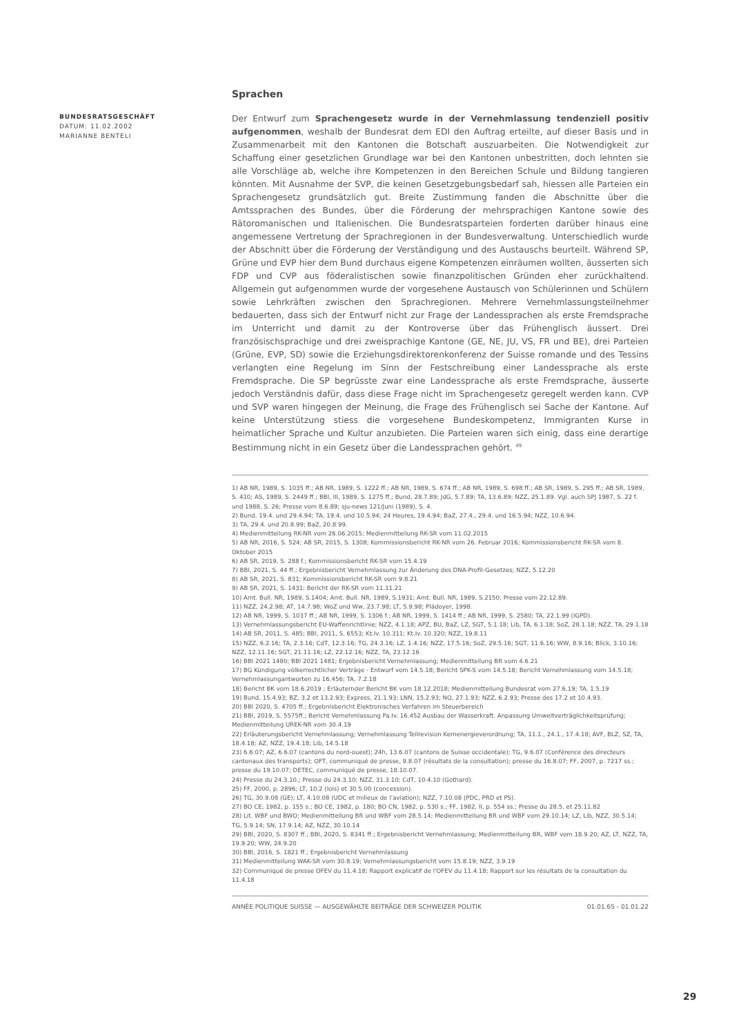BUNDESRATSGESCHÄFT
DATUM: 11.02.2002
MARIANNE BENTELI
Sprachen
Der Entwurf zum Sprachengesetz wurde in der Vernehmlassung tendenziell positiv aufgenommen, weshalb der Bundesrat dem EDI den Auftrag erteilte, auf dieser Basis und in Zusammenarbeit mit den Kantonen die Botschaft auszuarbeiten. Die Notwendigkeit zur Schaffung einer gesetzlichen Grundlage war bei den Kantonen unbestritten, doch lehnten sie alle Vorschläge ab, welche ihre Kompetenzen in den Bereichen Schule und Bildung tangieren könnten. Mit Ausnahme der SVP, die keinen Gesetzgebungsbedarf sah, hiessen alle Parteien ein Sprachengesetz grundsätzlich gut. Breite Zustimmung fanden die Abschnitte über die Amtssprachen des Bundes, über die Förderung der mehrsprachigen Kantone sowie des Rätoromanischen und Italienischen. Die Bundesratsparteien forderten darüber hinaus eine angemessene Vertretung der Sprachregionen in der Bundesverwaltung. Unterschiedlich wurde der Abschnitt über die Förderung der Verständigung und des Austauschs beurteilt. Während SP, Grüne und EVP hier dem Bund durchaus eigene Kompetenzen einräumen wollten, äusserten sich FDP und CVP aus föderalistischen sowie finanzpolitischen Gründen eher zurückhaltend. Allgemein gut aufgenommen wurde der vorgesehene Austausch von Schülerinnen und Schülern sowie Lehrkräften zwischen den Sprachregionen. Mehrere Vernehmlassungsteilnehmer bedauerten, dass sich der Entwurf nicht zur Frage der Landessprachen als erste Fremdsprache im Unterricht und damit zu der Kontroverse über das Frühenglisch äussert. Drei französischsprachige und drei zweisprachige Kantone (GE, NE, JU, VS, FR und BE), drei Parteien (Grüne, EVP, SD) sowie die Erziehungsdirektorenkonferenz der Suisse romande und des Tessins verlangten eine Regelung im Sinn der Festschreibung einer Landessprache als erste Fremdsprache. Die SP begrüsste zwar eine Landessprache als erste Fremdsprache, äusserte jedoch Verständnis dafür, dass diese Frage nicht im Sprachengesetz geregelt werden kann. CVP und SVP waren hingegen der Meinung, die Frage des Frühenglisch sei Sache der Kantone. Auf keine Unterstützung stiess die vorgesehene Bundeskompetenz, Immigranten Kurse in heimatlicher Sprache und Kultur anzubieten. Die Parteien waren sich einig, dass eine derartige Bestimmung nicht in ein Gesetz über die Landessprachen gehört. <sup>49</sup>
1) AB NR, 1989, S. 1035 ff.; AB NR, 1989, S. 1222 ff.; AB NR, 1989, S. 674 ff.; AB NR, 1989, S. 698 ff.; AB SR, 1989, S. 295 ff.; AB SR, 1989, S. 410; AS, 1989, S. 2449 ff.; BBl, III, 1989, S. 1275 ff.; Bund, 28.7.89; JdG, 5.7.89; TA, 13.6.89; NZZ, 25.1.89. Vgl. auch SPJ 1987, S. 22 f. und 1988, S. 26; Presse vom 8.6.89; sju-news 121/Juni (1989), S. 4.
2) Bund, 19.4. und 29.4.94; TA, 19.4. und 10.5.94; 24 Heures, 19.4.94; BaZ, 27.4., 29.4. und 16.5.94; NZZ, 10.6.94.
3) TA, 29.4. und 20.8.99; BaZ, 20.8.99.
4) Medienmitteilung RK-NR vom 26.06.2015; Medienmitteilung RK-SR vom 11.02.2015
5) AB NR, 2016, S. 524; AB SR, 2015, S. 1308; Kommissionsbericht RK-NR vom 26. Februar 2016; Kommissionsbericht RK-SR vom 8. Oktober 2015
6) AB SR, 2019, S. 288 f.; Kommissionsbericht RK-SR vom 15.4.19
7) BBl, 2021, S. 44 ff.; Ergebnisbericht Vernehmlassung zur Änderung des DNA-Profil-Gesetzes; NZZ, 5.12.20
8) AB SR, 2021, S. 831; Kommissionsbericht RK-SR vom 9.8.21
9) AB SR, 2021, S. 1431; Bericht der RK-SR vom 11.11.21
10) Amt. Bull. NR, 1989, S.1404; Amt. Bull. NR, 1989, S.1931; Amt. Bull. NR, 1989, S.2150; Presse vom 22.12.89.
11) NZZ, 24.2.98; AT, 14.7.98; WoZ und Ww, 23.7.98; LT, 5.9.98; Plädoyer, 1998.
12) AB NR, 1999, S. 1037 ff.; AB NR, 1999, S. 1306 f.; AB NR, 1999, S. 1414 ff.; AB NR, 1999, S. 2580; TA, 22.1.99 (IGPD).
13) Vernehmlassungsbericht EU-Waffenrichtlinie; NZZ, 4.1.18; APZ, BU, BaZ, LZ, SGT, 5.1.18; Lib, TA, 6.1.18; SoZ, 28.1.18; NZZ, TA, 29.1.18
14) AB SR, 2011, S. 485; BBl, 2011, S. 6553; Kt.Iv. 10.311; Kt.Iv. 10.320; NZZ, 19.8.11
15) NZZ, 6.2.16; TA, 2.3.16; CdT, 12.3.16; TG, 24.3.16; LZ, 1.4.16; NZZ, 17.5.16; SoZ, 29.5.16; SGT, 11.6.16; WW, 8.9.16; Blick, 3.10.16; NZZ, 12.11.16; SGT, 21.11.16; LZ, 22.12.16; NZZ, TA, 23.12.16
16) BBl 2021 1480; BBl 2021 1481; Ergebnisbericht Vernehmlassung; Medienmitteilung BR vom 4.6.21
17) BG Kündigung völkerrechtlicher Verträge - Entwurf vom 14.5.18; Bericht SPK-S vom 14.5.18; Bericht Vernehmlassung vom 14.5.18; Vernehmlassungantworten zu 16.456; TA, 7.2.18
18) Bericht BK vom 18.6.2019 ; Erläuternder Bericht BK vom 18.12.2018; Medienmitteilung Bundesrat vom 27.6.19; TA, 1.5.19
19) Bund, 15.4.93; BZ, 3.2 et 13.2.93; Express, 21.1.93; LNN, 15.2.93; NQ, 27.1.93; NZZ, 6.2.93; Presse des 17.2 et 10.4.93.
20) BBl 2020, S. 4705 ff.; Ergebnisbericht Elektronisches Verfahren im Steuerbereich
21) BBl, 2019, S. 5575ff.; Bericht Vernehmlassung Pa.Iv. 16.452 Ausbau der Wasserkraft. Anpassung Umweltverträglichkeitsprüfung; Medienmitteilung UREK-NR vom 30.4.19
22) Erläuterungsbericht Vernehmlassung; Vernehmlassung Teilrevision Kernenergieverordnung; TA, 11.1., 24.1., 17.4.18; AVF, BLZ, SZ, TA, 18.4.18; AZ, NZZ, 19.4.18; Lib, 14.5.18
23) 6.6.07; AZ, 6.6.07 (cantons du nord-ouest); 24h, 13.6.07 (cantons de Suisse occidentale); TG, 9.6.07 (Conférence des directeurs cantonaux des transports); OFT, communiqué de presse, 9.8.07 (résultats de la consultation); presse du 16.8.07; FF, 2007, p. 7217 ss.; presse du 19.10.07; DETEC, communiqué de presse, 18.10.07.
24) Presse du 24.3.10.; Presse du 24.3.10; NZZ, 31.3.10; CdT, 10.4.10 (Gothard).
25) FF, 2000, p. 2896; LT, 10.2 (lois) et 30.5.00 (concession).
26) TG, 30.9.08 (GE); LT, 4.10.08 (UDC et milieux de l’aviation); NZZ, 7.10.08 (PDC, PRD et PS).
27) BO CE, 1982, p. 155 s.; BO CE, 1982, p. 180; BO CN, 1982, p. 530 s.; FF, 1982, II, p. 554 ss.; Presse du 28.5. et 25.11.82
28) Lit. WBF und BWO; Medienmitteilung BR und WBF vom 28.5.14; Medienmitteilung BR und WBF vom 29.10.14; LZ, Lib, NZZ, 30.5.14; TG, 5.9.14; SN, 17.9.14; AZ, NZZ, 30.10.14
29) BBl, 2020, S. 8307 ff.; BBl, 2020, S. 8341 ff.; Ergebnisbericht Vernehmlassung; Medienmitteilung BR, WBF vom 18.9.20; AZ, LT, NZZ, TA, 19.9.20; WW, 24.9.20
30) BBl, 2016, S. 1821 ff.; Ergebnisbericht Vernehmlassung
31) Medienmitteilung WAK-SR vom 30.8.19; Vernehmlassungsbericht vom 15.8.19; NZZ, 3.9.19
32) Communiqué de presse OFEV du 11.4.18; Rapport explicatif de l'OFEV du 11.4.18; Rapport sur les résultats de la consultation du 11.4.18
ANNÉE POLITIQUE SUISSE — AUSGEWÄHLTE BEITRÄGE DER SCHWEIZER POLITIK 01.01.65 - 01.01.22
29